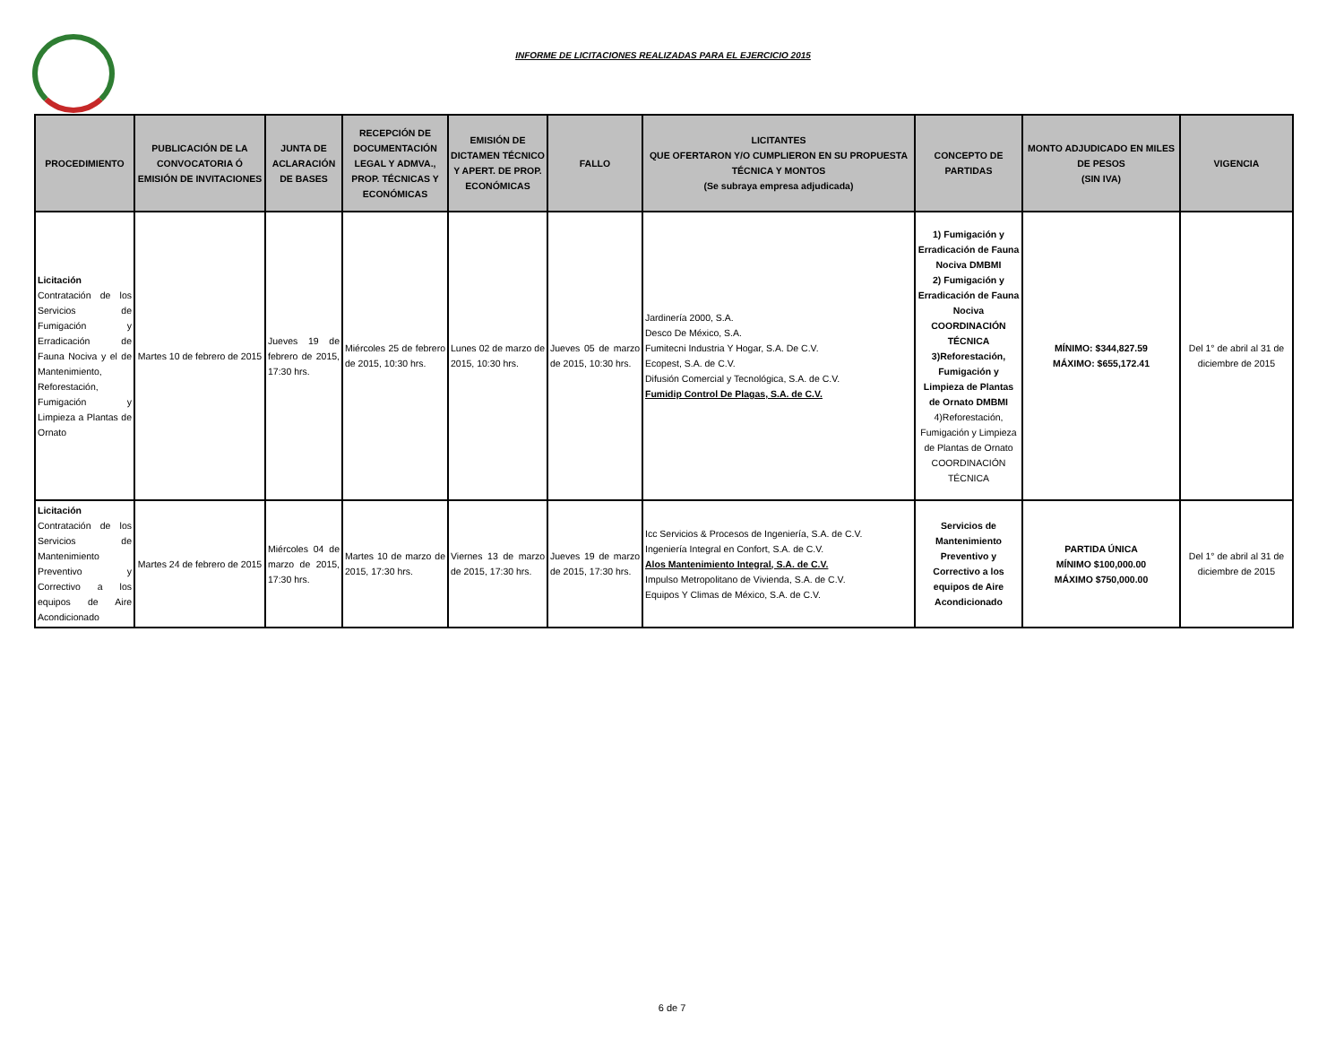INFORME DE LICITACIONES REALIZADAS PARA EL EJERCICIO 2015
| PROCEDIMIENTO | PUBLICACIÓN DE LA CONVOCATORIA Ó EMISIÓN DE INVITACIONES | JUNTA DE ACLARACIÓN DE BASES | RECEPCIÓN DE DOCUMENTACIÓN LEGAL Y ADMVA., PROP. TÉCNICAS Y ECONÓMICAS | EMISIÓN DE DICTAMEN TÉCNICO Y APERT. DE PROP. ECONÓMICAS | FALLO | LICITANTES QUE OFERTARON Y/O CUMPLIERON EN SU PROPUESTA TÉCNICA Y MONTOS (Se subraya empresa adjudicada) | CONCEPTO DE PARTIDAS | MONTO ADJUDICADO EN MILES DE PESOS (SIN IVA) | VIGENCIA |
| --- | --- | --- | --- | --- | --- | --- | --- | --- | --- |
| Licitación Contratación de los Servicios de Fumigación y Erradicación de Fauna Nociva y el de Mantenimiento, Reforestación, Fumigación y Limpieza a Plantas de Ornato | Martes 10 de febrero de 2015 | Jueves 19 de febrero de 2015, 17:30 hrs. | Miércoles 25 de febrero de 2015, 10:30 hrs. | Lunes 02 de marzo de 2015, 10:30 hrs. | Jueves 05 de marzo de 2015, 10:30 hrs. | Jardinería 2000, S.A. Desco De México, S.A. Fumitecni Industria Y Hogar, S.A. De C.V. Ecopest, S.A. de C.V. Difusión Comercial y Tecnológica, S.A. de C.V. Fumidip Control De Plagas, S.A. de C.V. | 1) Fumigación y Erradicación de Fauna Nociva DMBMI 2) Fumigación y Erradicación de Fauna Nociva COORDINACIÓN TÉCNICA 3)Reforestación, Fumigación y Limpieza de Plantas de Ornato DMBMI 4)Reforestación, Fumigación y Limpieza de Plantas de Ornato COORDINACIÓN TÉCNICA | MÍNIMO: $344,827.59 MÁXIMO: $655,172.41 | Del 1° de abril al 31 de diciembre de 2015 |
| Licitación Contratación de los Servicios de Mantenimiento Preventivo y Correctivo a los equipos de Aire Acondicionado | Martes 24 de febrero de 2015 | Miércoles 04 de marzo de 2015, 17:30 hrs. | Martes 10 de marzo de 2015, 17:30 hrs. | Viernes 13 de marzo de 2015, 17:30 hrs. | Jueves 19 de marzo de 2015, 17:30 hrs. | Icc Servicios & Procesos de Ingeniería, S.A. de C.V. Ingeniería Integral en Confort, S.A. de C.V. Alos Mantenimiento Integral, S.A. de C.V. Impulso Metropolitano de Vivienda, S.A. de C.V. Equipos Y Climas de México, S.A. de C.V. | Servicios de Mantenimiento Preventivo y Correctivo a los equipos de Aire Acondicionado | PARTIDA ÚNICA MÍNIMO $100,000.00 MÁXIMO $750,000.00 | Del 1° de abril al 31 de diciembre de 2015 |
6 de 7